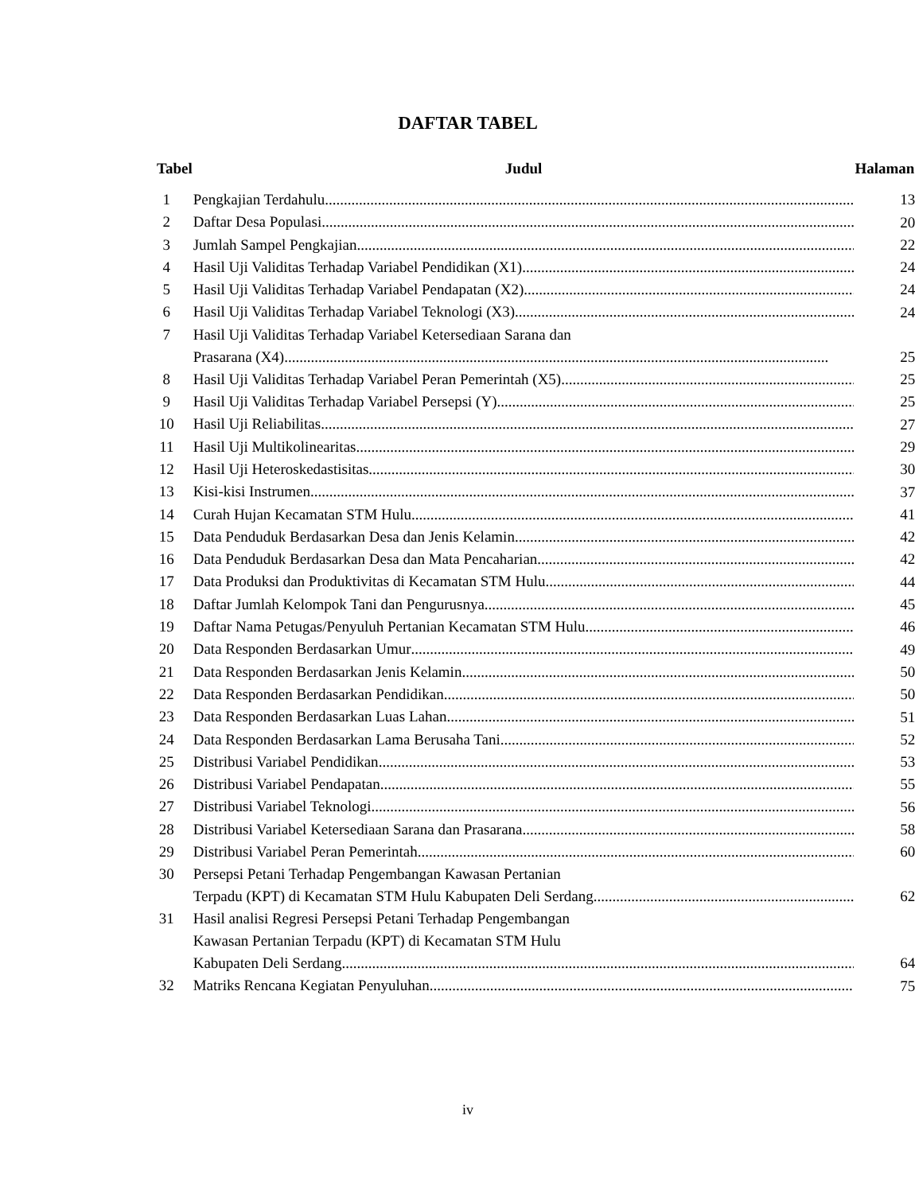DAFTAR TABEL
| Tabel | Judul | Halaman |
| --- | --- | --- |
| 1 | Pengkajian Terdahulu | 13 |
| 2 | Daftar Desa Populasi | 20 |
| 3 | Jumlah Sampel Pengkajian | 22 |
| 4 | Hasil Uji Validitas Terhadap Variabel Pendidikan (X1) | 24 |
| 5 | Hasil Uji Validitas Terhadap Variabel Pendapatan (X2) | 24 |
| 6 | Hasil Uji Validitas Terhadap Variabel Teknologi (X3) | 24 |
| 7 | Hasil Uji Validitas Terhadap Variabel Ketersediaan Sarana dan Prasarana (X4) | 25 |
| 8 | Hasil Uji Validitas Terhadap Variabel Peran Pemerintah (X5) | 25 |
| 9 | Hasil Uji Validitas Terhadap Variabel Persepsi (Y) | 25 |
| 10 | Hasil Uji Reliabilitas | 27 |
| 11 | Hasil Uji Multikolinearitas | 29 |
| 12 | Hasil Uji Heteroskedastisitas | 30 |
| 13 | Kisi-kisi Instrumen | 37 |
| 14 | Curah Hujan Kecamatan STM Hulu | 41 |
| 15 | Data Penduduk Berdasarkan Desa dan Jenis Kelamin | 42 |
| 16 | Data Penduduk Berdasarkan Desa dan Mata Pencaharian | 42 |
| 17 | Data Produksi dan Produktivitas di Kecamatan STM Hulu | 44 |
| 18 | Daftar Jumlah Kelompok Tani dan Pengurusnya | 45 |
| 19 | Daftar Nama Petugas/Penyuluh Pertanian Kecamatan STM Hulu | 46 |
| 20 | Data Responden Berdasarkan Umur | 49 |
| 21 | Data Responden Berdasarkan Jenis Kelamin | 50 |
| 22 | Data Responden Berdasarkan Pendidikan | 50 |
| 23 | Data Responden Berdasarkan Luas Lahan | 51 |
| 24 | Data Responden Berdasarkan Lama Berusaha Tani | 52 |
| 25 | Distribusi Variabel Pendidikan | 53 |
| 26 | Distribusi Variabel Pendapatan | 55 |
| 27 | Distribusi Variabel Teknologi | 56 |
| 28 | Distribusi Variabel Ketersediaan Sarana dan Prasarana | 58 |
| 29 | Distribusi Variabel Peran Pemerintah | 60 |
| 30 | Persepsi Petani Terhadap Pengembangan Kawasan Pertanian Terpadu (KPT) di Kecamatan STM Hulu Kabupaten Deli Serdang | 62 |
| 31 | Hasil analisi Regresi Persepsi Petani Terhadap Pengembangan Kawasan Pertanian Terpadu (KPT) di Kecamatan STM Hulu Kabupaten Deli Serdang | 64 |
| 32 | Matriks Rencana Kegiatan Penyuluhan | 75 |
iv